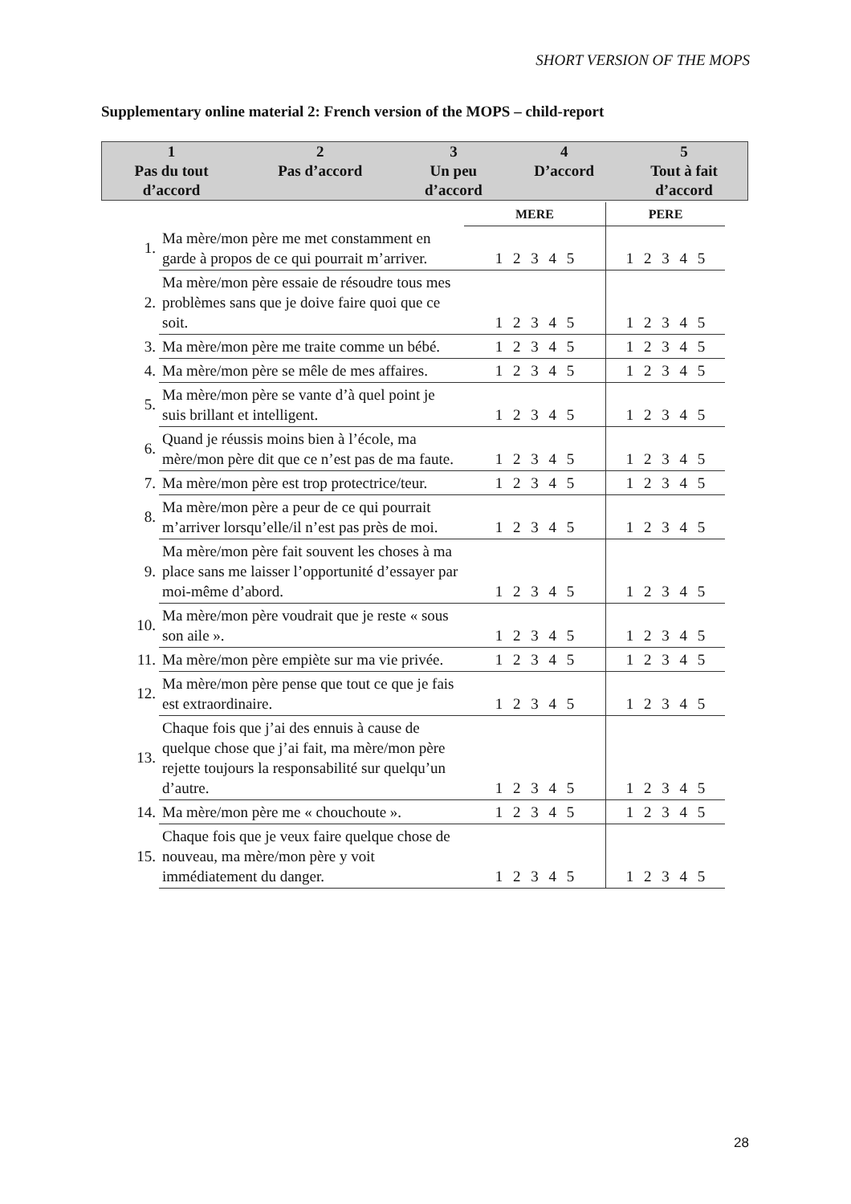SHORT VERSION OF THE MOPS
Supplementary online material 2: French version of the MOPS – child-report
| 1 Pas du tout d’accord | 2 Pas d’accord | 3 Un peu d’accord | 4 D’accord | 5 Tout à fait d’accord |
| | | MERE | PERE |
| 1. | Ma mère/mon père me met constamment en garde à propos de ce qui pourrait m’arriver. | 1 2 3 4 5 | 1 2 3 4 5 |
| 2. | Ma mère/mon père essaie de résoudre tous mes problèmes sans que je doive faire quoi que ce soit. | 1 2 3 4 5 | 1 2 3 4 5 |
| 3. | Ma mère/mon père me traite comme un bébé. | 1 2 3 4 5 | 1 2 3 4 5 |
| 4. | Ma mère/mon père se mêle de mes affaires. | 1 2 3 4 5 | 1 2 3 4 5 |
| 5. | Ma mère/mon père se vante d’à quel point je suis brillant et intelligent. | 1 2 3 4 5 | 1 2 3 4 5 |
| 6. | Quand je réussis moins bien à l’école, ma mère/mon père dit que ce n’est pas de ma faute. | 1 2 3 4 5 | 1 2 3 4 5 |
| 7. | Ma mère/mon père est trop protectrice/teur. | 1 2 3 4 5 | 1 2 3 4 5 |
| 8. | Ma mère/mon père a peur de ce qui pourrait m’arriver lorsqu’elle/il n’est pas près de moi. | 1 2 3 4 5 | 1 2 3 4 5 |
| 9. | Ma mère/mon père fait souvent les choses à ma place sans me laisser l’opportunité d’essayer par moi-même d’abord. | 1 2 3 4 5 | 1 2 3 4 5 |
| 10. | Ma mère/mon père voudrait que je reste « sous son aile ». | 1 2 3 4 5 | 1 2 3 4 5 |
| 11. | Ma mère/mon père empiète sur ma vie privée. | 1 2 3 4 5 | 1 2 3 4 5 |
| 12. | Ma mère/mon père pense que tout ce que je fais est extraordinaire. | 1 2 3 4 5 | 1 2 3 4 5 |
| 13. | Chaque fois que j’ai des ennuis à cause de quelque chose que j’ai fait, ma mère/mon père rejette toujours la responsabilité sur quelqu’un d’autre. | 1 2 3 4 5 | 1 2 3 4 5 |
| 14. | Ma mère/mon père me « chouchoute ». | 1 2 3 4 5 | 1 2 3 4 5 |
| 15. | Chaque fois que je veux faire quelque chose de nouveau, ma mère/mon père y voit immédiatement du danger. | 1 2 3 4 5 | 1 2 3 4 5 |
28